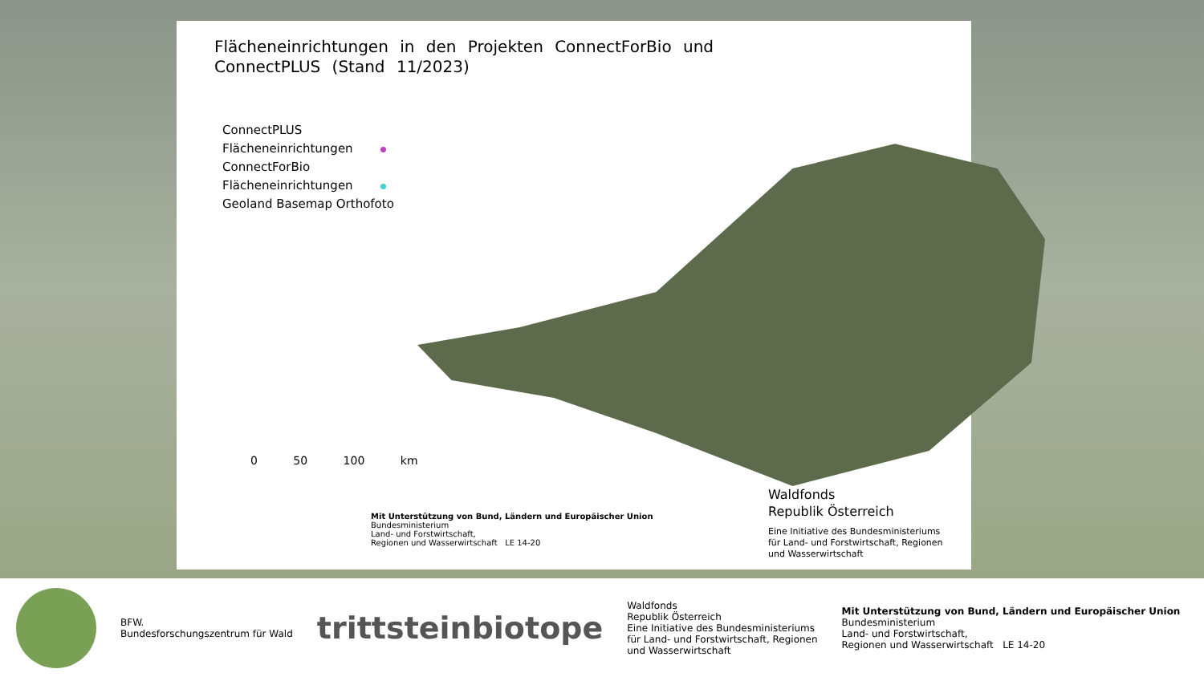Flächeneinrichtungen in den Projekten ConnectForBio und ConnectPLUS (Stand 11/2023)
ConnectPLUS
Flächeneinrichtungen
ConnectForBio
Flächeneinrichtungen
Geoland Basemap Orthofoto
0 50 100 km
Mit Unterstützung von Bund, Ländern und Europäischer Union
Bundesministerium
Land- und Forstwirtschaft,
Regionen und Wasserwirtschaft LE 14-20
Waldfonds
Republik Österreich
Eine Initiative des Bundesministeriums
für Land- und Forstwirtschaft, Regionen
und Wasserwirtschaft
BFW.
Bundesforschungszentrum für Wald
trittsteinbiotope
Waldfonds
Republik Österreich
Eine Initiative des Bundesministeriums
für Land- und Forstwirtschaft, Regionen
und Wasserwirtschaft
Mit Unterstützung von Bund, Ländern und Europäischer Union
Bundesministerium
Land- und Forstwirtschaft,
Regionen und Wasserwirtschaft LE 14-20